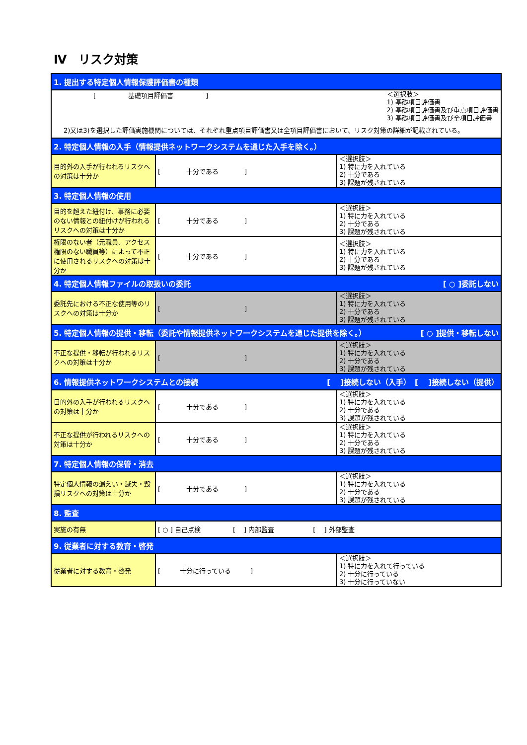Ⅳ　リスク対策
| 1. 提出する特定個人情報保護評価書の種類 | | |
| --- | --- | --- |
| [ 基礎項目評価書 ] ＜選択肢＞ 1) 基礎項目評価書 2) 基礎項目評価書及び重点項目評価書 3) 基礎項目評価書及び全項目評価書 2)又は3)を選択した評価実施機関については、それぞれ重点項目評価書又は全項目評価書において、リスク対策の詳細が記載されている。 | | |
| 2. 特定個人情報の入手（情報提供ネットワークシステムを通じた入手を除く。） | | |
| 目的外の入手が行われるリスクへの対策は十分か | [ 十分である ] | ＜選択肢＞ 1) 特に力を入れている 2) 十分である 3) 課題が残されている |
| 3. 特定個人情報の使用 | | |
| 目的を超えた紐付け、事務に必要のない情報との紐付けが行われるリスクへの対策は十分か | [ 十分である ] | ＜選択肢＞ 1) 特に力を入れている 2) 十分である 3) 課題が残されている |
| 権限のない者（元職員、アクセス権限のない職員等）によって不正に使用されるリスクへの対策は十分か | [ 十分である ] | ＜選択肢＞ 1) 特に力を入れている 2) 十分である 3) 課題が残されている |
| 4. 特定個人情報ファイルの取扱いの委託 [ ○ ]委託しない | | |
| 委託先における不正な使用等のリスクへの対策は十分か | [ ] | ＜選択肢＞ 1) 特に力を入れている 2) 十分である 3) 課題が残されている |
| 5. 特定個人情報の提供・移転（委託や情報提供ネットワークシステムを通じた提供を除く。） [ ○ ]提供・移転しない | | |
| 不正な提供・移転が行われるリスクへの対策は十分か | [ ] | ＜選択肢＞ 1) 特に力を入れている 2) 十分である 3) 課題が残されている |
| 6. 情報提供ネットワークシステムとの接続 [ ]接続しない（入手） [ ]接続しない（提供） | | |
| 目的外の入手が行われるリスクへの対策は十分か | [ 十分である ] | ＜選択肢＞ 1) 特に力を入れている 2) 十分である 3) 課題が残されている |
| 不正な提供が行われるリスクへの対策は十分か | [ 十分である ] | ＜選択肢＞ 1) 特に力を入れている 2) 十分である 3) 課題が残されている |
| 7. 特定個人情報の保管・消去 | | |
| 特定個人情報の漏えい・滅失・毀損リスクへの対策は十分か | [ 十分である ] | ＜選択肢＞ 1) 特に力を入れている 2) 十分である 3) 課題が残されている |
| 8. 監査 | | |
| 実施の有無 | [ ○ ] 自己点検 [ ] 内部監査 [ ] 外部監査 | |
| 9. 従業者に対する教育・啓発 | | |
| 従業者に対する教育・啓発 | [ 十分に行っている ] | ＜選択肢＞ 1) 特に力を入れて行っている 2) 十分に行っている 3) 十分に行っていない |